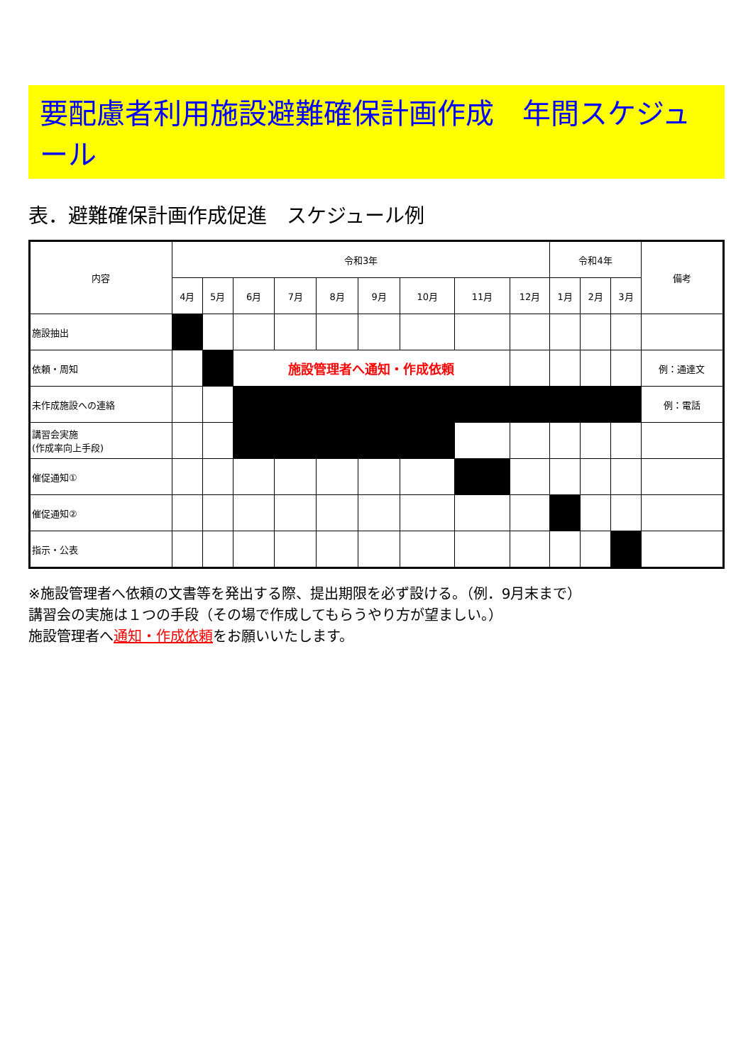要配慮者利用施設避難確保計画作成　年間スケジュール
表．避難確保計画作成促進　スケジュール例
| 内容 | 令和3年 | | | | | | | | | 令和4年 | | | 備考 |
| --- | --- | --- | --- | --- | --- | --- | --- | --- | --- | --- | --- | --- | --- |
| | 4月 | 5月 | 6月 | 7月 | 8月 | 9月 | 10月 | 11月 | 12月 | 1月 | 2月 | 3月 | |
| 施設抽出 | | | | | | | | | | | | | |
| 依頼・周知 | | | 施設管理者へ通知・作成依頼 | | | | | | | | | | 例：通達文 |
| 未作成施設への連絡 | | | | | | | | | | | | | 例：電話 |
| 講習会実施 (作成率向上手段) | | | | | | | | | | | | | |
| 催促通知① | | | | | | | | | | | | | |
| 催促通知② | | | | | | | | | | | | | |
| 指示・公表 | | | | | | | | | | | | | |
※施設管理者へ依頼の文書等を発出する際、提出期限を必ず設ける。（例．9月末まで）
講習会の実施は１つの手段（その場で作成してもらうやり方が望ましい。）
施設管理者へ通知・作成依頼をお願いいたします。